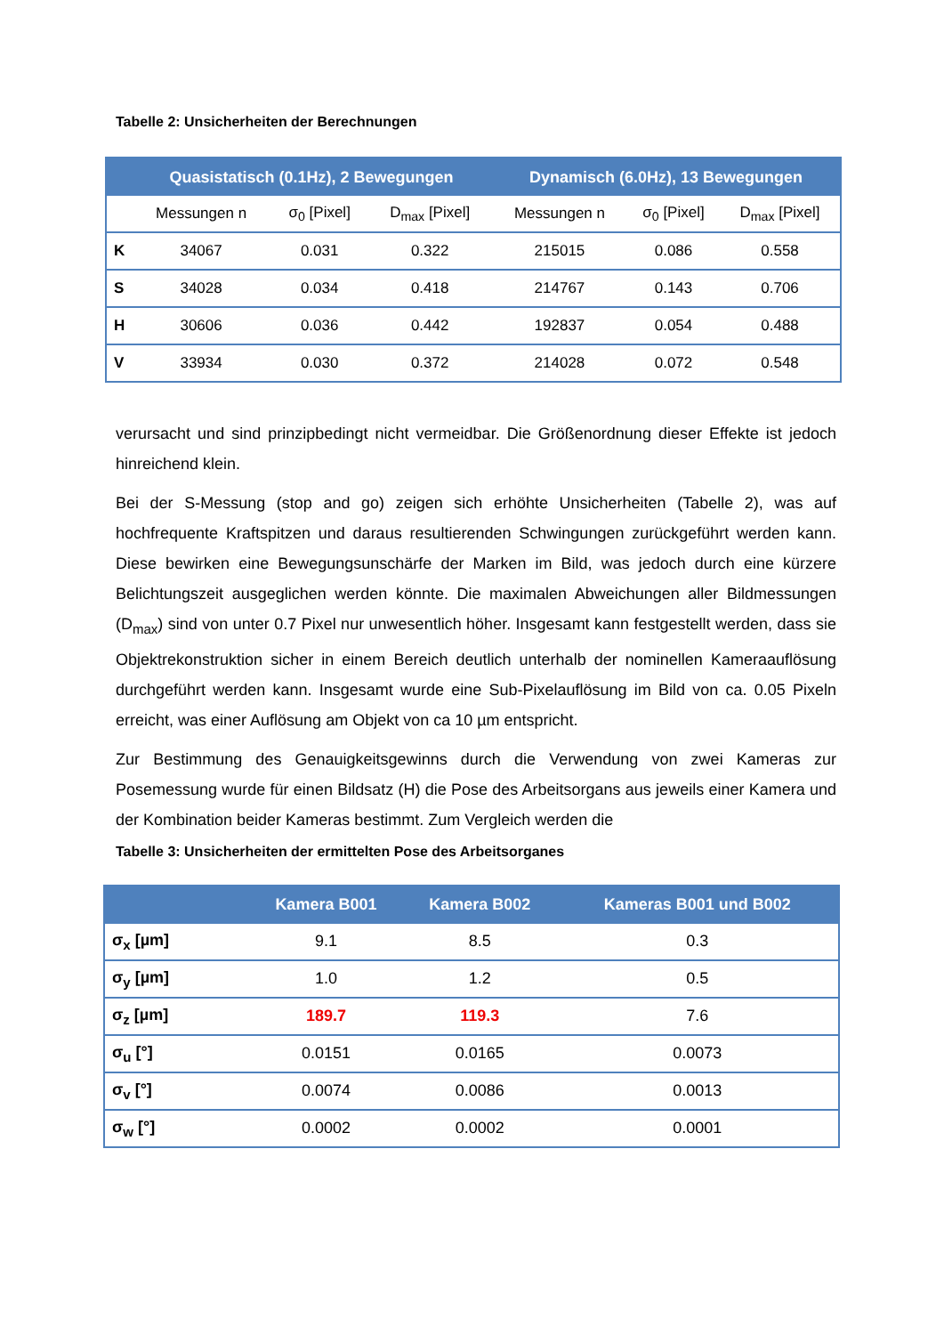Tabelle 2: Unsicherheiten der Berechnungen
| | Quasistatisch (0.1Hz), 2 Bewegungen | | | Dynamisch (6.0Hz), 13 Bewegungen | | |
| --- | --- | --- | --- | --- | --- | --- |
| | Messungen n | σ<sub>0</sub> [Pixel] | D<sub>max</sub> [Pixel] | Messungen n | σ<sub>0</sub> [Pixel] | D<sub>max</sub> [Pixel] |
| K | 34067 | 0.031 | 0.322 | 215015 | 0.086 | 0.558 |
| S | 34028 | 0.034 | 0.418 | 214767 | 0.143 | 0.706 |
| H | 30606 | 0.036 | 0.442 | 192837 | 0.054 | 0.488 |
| V | 33934 | 0.030 | 0.372 | 214028 | 0.072 | 0.548 |
verursacht und sind prinzipbedingt nicht vermeidbar. Die Größenordnung dieser Effekte ist jedoch hinreichend klein.
Bei der S-Messung (stop and go) zeigen sich erhöhte Unsicherheiten (Tabelle 2), was auf hochfrequente Kraftspitzen und daraus resultierenden Schwingungen zurückgeführt werden kann. Diese bewirken eine Bewegungsunschärfe der Marken im Bild, was jedoch durch eine kürzere Belichtungszeit ausgeglichen werden könnte. Die maximalen Abweichungen aller Bildmessungen (D<sub>max</sub>) sind von unter 0.7 Pixel nur unwesentlich höher. Insgesamt kann festgestellt werden, dass sie Objektrekonstruktion sicher in einem Bereich deutlich unterhalb der nominellen Kameraauflösung durchgeführt werden kann. Insgesamt wurde eine Sub-Pixelauflösung im Bild von ca. 0.05 Pixeln erreicht, was einer Auflösung am Objekt von ca 10 µm entspricht.
Zur Bestimmung des Genauigkeitsgewinns durch die Verwendung von zwei Kameras zur Posemessung wurde für einen Bildsatz (H) die Pose des Arbeitsorgans aus jeweils einer Kamera und der Kombination beider Kameras bestimmt. Zum Vergleich werden die
Tabelle 3: Unsicherheiten der ermittelten Pose des Arbeitsorganes
| | Kamera B001 | Kamera B002 | Kameras B001 und B002 |
| --- | --- | --- | --- |
| σ<sub>x</sub> [µm] | 9.1 | 8.5 | 0.3 |
| σ<sub>y</sub> [µm] | 1.0 | 1.2 | 0.5 |
| σ<sub>z</sub> [µm] | 189.7 | 119.3 | 7.6 |
| σ<sub>u</sub> [°] | 0.0151 | 0.0165 | 0.0073 |
| σ<sub>v</sub> [°] | 0.0074 | 0.0086 | 0.0013 |
| σ<sub>w</sub> [°] | 0.0002 | 0.0002 | 0.0001 |